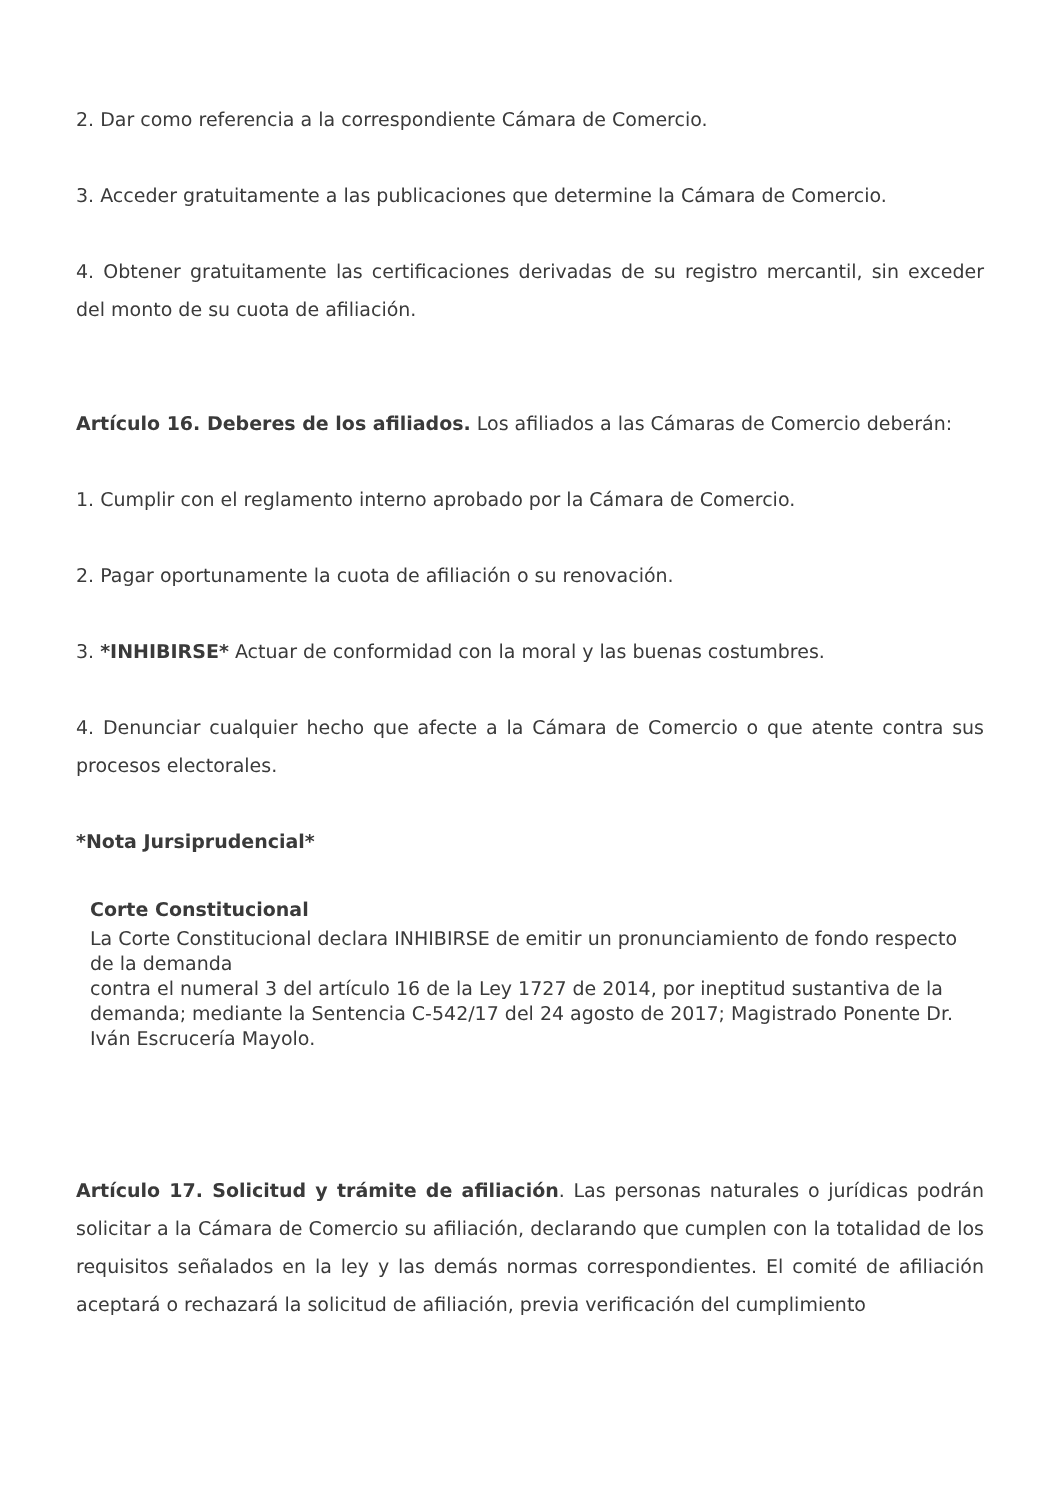2. Dar como referencia a la correspondiente Cámara de Comercio.
3. Acceder gratuitamente a las publicaciones que determine la Cámara de Comercio.
4. Obtener gratuitamente las certificaciones derivadas de su registro mercantil, sin exceder del monto de su cuota de afiliación.
Artículo 16. Deberes de los afiliados. Los afiliados a las Cámaras de Comercio deberán:
1. Cumplir con el reglamento interno aprobado por la Cámara de Comercio.
2. Pagar oportunamente la cuota de afiliación o su renovación.
3. *INHIBIRSE* Actuar de conformidad con la moral y las buenas costumbres.
4. Denunciar cualquier hecho que afecte a la Cámara de Comercio o que atente contra sus procesos electorales.
*Nota Jursiprudencial*
Corte Constitucional
La Corte Constitucional declara INHIBIRSE de emitir un pronunciamiento de fondo respecto de la demanda
contra el numeral 3 del artículo 16 de la Ley 1727 de 2014, por ineptitud sustantiva de la demanda; mediante la Sentencia C-542/17 del 24 agosto de 2017; Magistrado Ponente Dr. Iván Escrucería Mayolo.
Artículo 17. Solicitud y trámite de afiliación. Las personas naturales o jurídicas podrán solicitar a la Cámara de Comercio su afiliación, declarando que cumplen con la totalidad de los requisitos señalados en la ley y las demás normas correspondientes. El comité de afiliación aceptará o rechazará la solicitud de afiliación, previa verificación del cumplimiento